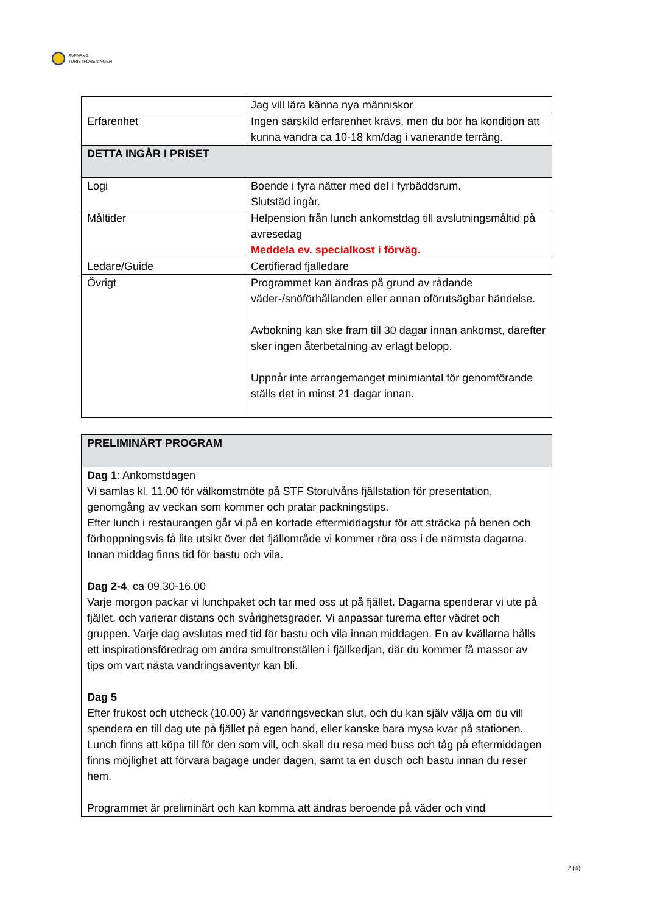SVENSKA
TURISTFÖRENINGEN
| | Jag vill lära känna nya människor |
| Erfarenhet | Ingen särskild erfarenhet krävs, men du bör ha kondition att kunna vandra ca 10-18 km/dag i varierande terräng. |
| DETTA INGÅR I PRISET | |
| Logi | Boende i fyra nätter med del i fyrbäddsrum. Slutstäd ingår. |
| Måltider | Helpension från lunch ankomstdag till avslutningsmåltid på avresedag Meddela ev. specialkost i förväg. |
| Ledare/Guide | Certifierad fjälledare |
| Övrigt | Programmet kan ändras på grund av rådande väder-/snöförhållanden eller annan oförutsägbar händelse. Avbokning kan ske fram till 30 dagar innan ankomst, därefter sker ingen återbetalning av erlagt belopp. Uppnår inte arrangemanget minimiantal för genomförande ställs det in minst 21 dagar innan. |
| PRELIMINÄRT PROGRAM |
| Dag 1 : Ankomstdagen Vi samlas kl. 11.00 för välkomstmöte på STF Storulvåns fjällstation för presentation, genomgång av veckan som kommer och pratar packningstips. Efter lunch i restaurangen går vi på en kortade eftermiddagstur för att sträcka på benen och förhoppningsvis få lite utsikt över det fjällområde vi kommer röra oss i de närmsta dagarna. Innan middag finns tid för bastu och vila. Dag 2-4 , ca 09.30-16.00 Varje morgon packar vi lunchpaket och tar med oss ut på fjället. Dagarna spenderar vi ute på fjället, och varierar distans och svårighetsgrader. Vi anpassar turerna efter vädret och gruppen. Varje dag avslutas med tid för bastu och vila innan middagen. En av kvällarna hålls ett inspirationsföredrag om andra smultronställen i fjällkedjan, där du kommer få massor av tips om vart nästa vandringsäventyr kan bli. Dag 5 Efter frukost och utcheck (10.00) är vandringsveckan slut, och du kan själv välja om du vill spendera en till dag ute på fjället på egen hand, eller kanske bara mysa kvar på stationen. Lunch finns att köpa till för den som vill, och skall du resa med buss och tåg på eftermiddagen finns möjlighet att förvara bagage under dagen, samt ta en dusch och bastu innan du reser hem. Programmet är preliminärt och kan komma att ändras beroende på väder och vind |
2 (4)